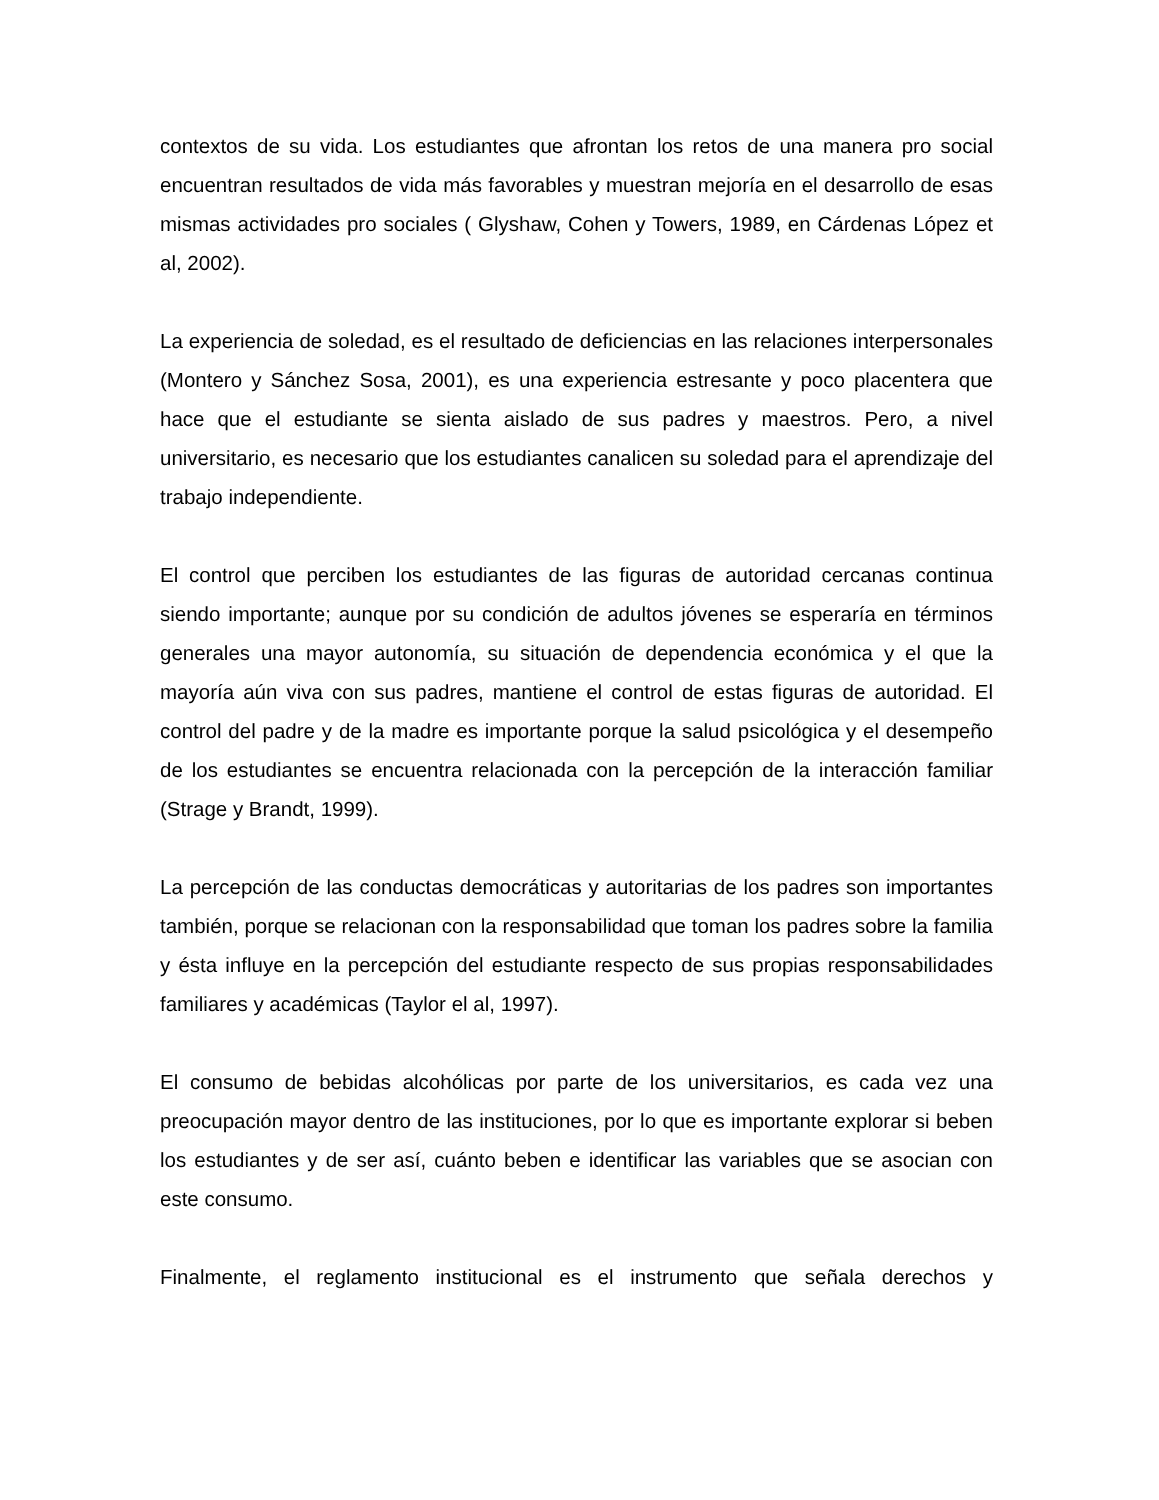contextos de su vida. Los estudiantes que afrontan los retos de una manera pro social encuentran resultados de vida más favorables y muestran mejoría en el desarrollo de esas mismas actividades pro sociales ( Glyshaw, Cohen y Towers, 1989, en Cárdenas López et al, 2002).
La experiencia de soledad, es el resultado de deficiencias en las relaciones interpersonales (Montero y Sánchez Sosa, 2001), es una experiencia estresante y poco placentera que hace que el estudiante se sienta aislado de sus padres y maestros. Pero, a nivel universitario, es necesario que los estudiantes canalicen su soledad para el aprendizaje del trabajo independiente.
El control que perciben los estudiantes de las figuras de autoridad cercanas continua siendo importante; aunque por su condición de adultos jóvenes se esperaría en términos generales una mayor autonomía, su situación de dependencia económica y el que la mayoría aún viva con sus padres, mantiene el control de estas figuras de autoridad. El control del padre y de la madre es importante porque la salud psicológica y el desempeño de los estudiantes se encuentra relacionada con la percepción de la interacción familiar (Strage y Brandt, 1999).
La percepción de las conductas democráticas y autoritarias de los padres son importantes también, porque se relacionan con la responsabilidad que toman los padres sobre la familia y ésta influye en la percepción del estudiante respecto de sus propias responsabilidades familiares y académicas (Taylor el al, 1997).
El consumo de bebidas alcohólicas por parte de los universitarios, es cada vez una preocupación mayor dentro de las instituciones, por lo que es importante explorar si beben los estudiantes y de ser así, cuánto beben e identificar las variables que se asocian con este consumo.
Finalmente, el reglamento institucional es el instrumento que señala derechos y